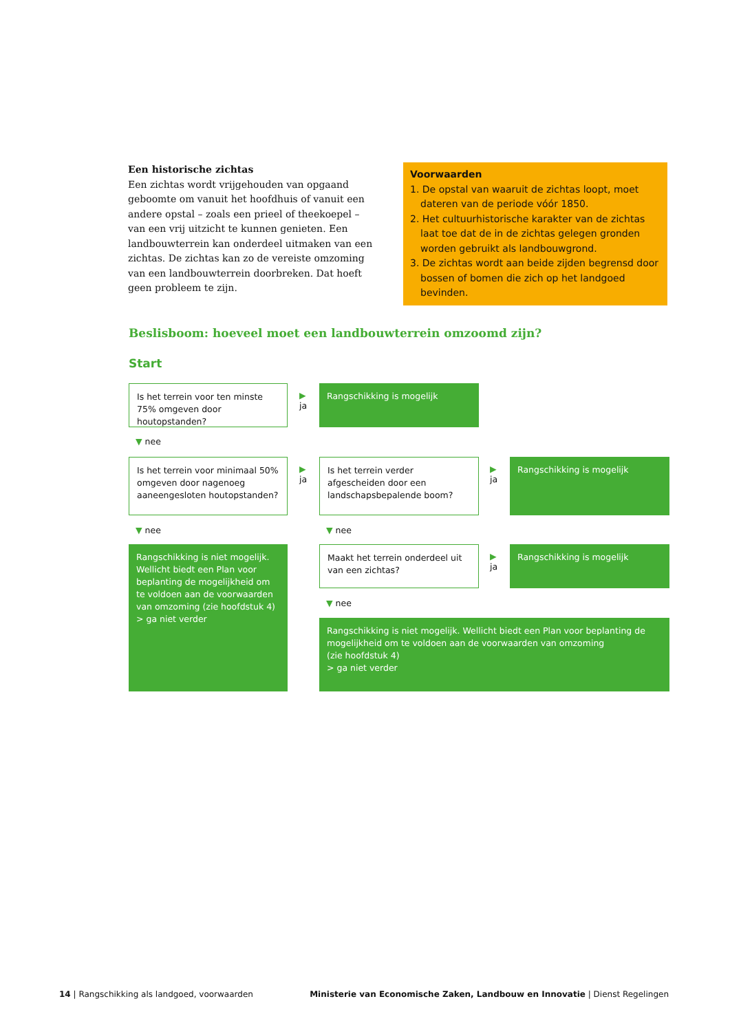Een historische zichtas
Een zichtas wordt vrijgehouden van opgaand geboomte om vanuit het hoofdhuis of vanuit een andere opstal – zoals een prieel of theekoepel – van een vrij uitzicht te kunnen genieten. Een landbouwterrein kan onderdeel uitmaken van een zichtas. De zichtas kan zo de vereiste omzoming van een landbouwterrein doorbreken. Dat hoeft geen probleem te zijn.
Voorwaarden
1. De opstal van waaruit de zichtas loopt, moet dateren van de periode vóór 1850.
2. Het cultuurhistorische karakter van de zichtas laat toe dat de in de zichtas gelegen gronden worden gebruikt als landbouwgrond.
3. De zichtas wordt aan beide zijden begrensd door bossen of bomen die zich op het landgoed bevinden.
Beslisboom: hoeveel moet een landbouwterrein omzoomd zijn?
Start
Is het terrein voor ten minste 75% omgeven door houtopstanden?
▶
ja
Rangschikking is mogelijk
▼ nee
Is het terrein voor minimaal 50% omgeven door nagenoeg aaneengesloten houtopstanden?
▶
ja
Is het terrein verder afgescheiden door een landschapsbepalende boom?
▶
ja
Rangschikking is mogelijk
▼ nee ▼ nee
Rangschikking is niet mogelijk. Wellicht biedt een Plan voor beplanting de mogelijkheid om te voldoen aan de voorwaarden van omzoming (zie hoofdstuk 4)
> ga niet verder
Maakt het terrein onderdeel uit van een zichtas?
▶
ja
Rangschikking is mogelijk
▼ nee
Rangschikking is niet mogelijk. Wellicht biedt een Plan voor beplanting de mogelijkheid om te voldoen aan de voorwaarden van omzoming
(zie hoofdstuk 4)
> ga niet verder
14 | Rangschikking als landgoed, voorwaarden Ministerie van Economische Zaken, Landbouw en Innovatie | Dienst Regelingen